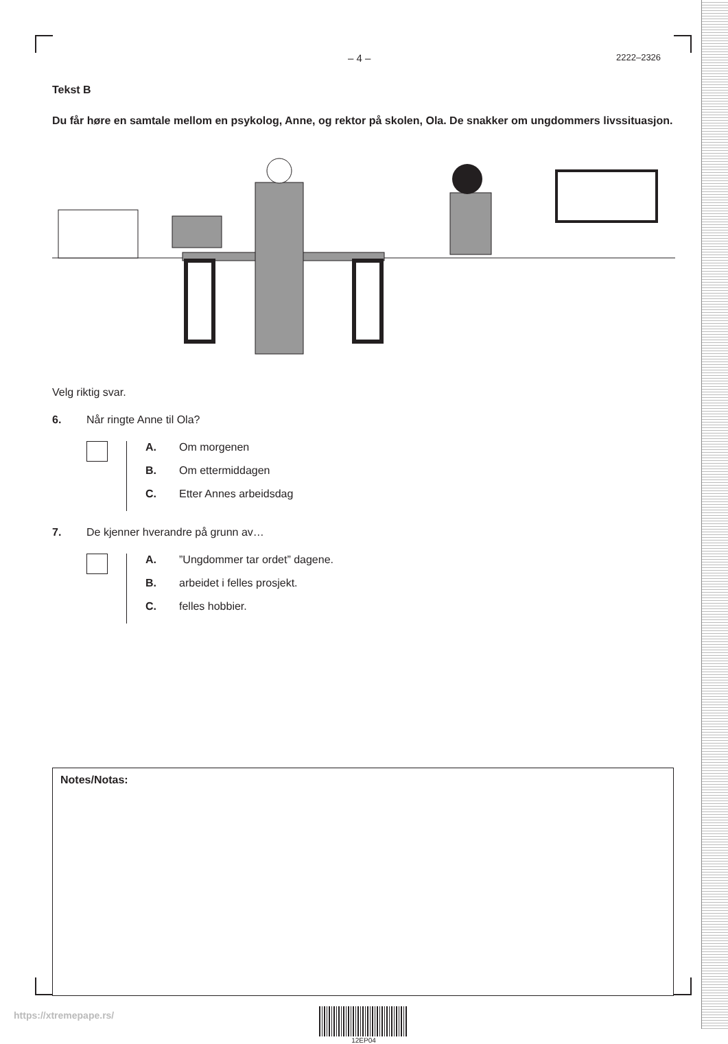– 4 – 2222–2326
Tekst B
Du får høre en samtale mellom en psykolog, Anne, og rektor på skolen, Ola. De snakker om ungdommers livssituasjon.
Velg riktig svar.
6. Når ringte Anne til Ola?
A. Om morgenen
B. Om ettermiddagen
C. Etter Annes arbeidsdag
7. De kjenner hverandre på grunn av…
A.”Ungdommer tar ordet” dagene.
B. arbeidet i felles prosjekt.
C. felles hobbier.
Notes/Notas:
12EP04
https://xtremepape.rs/